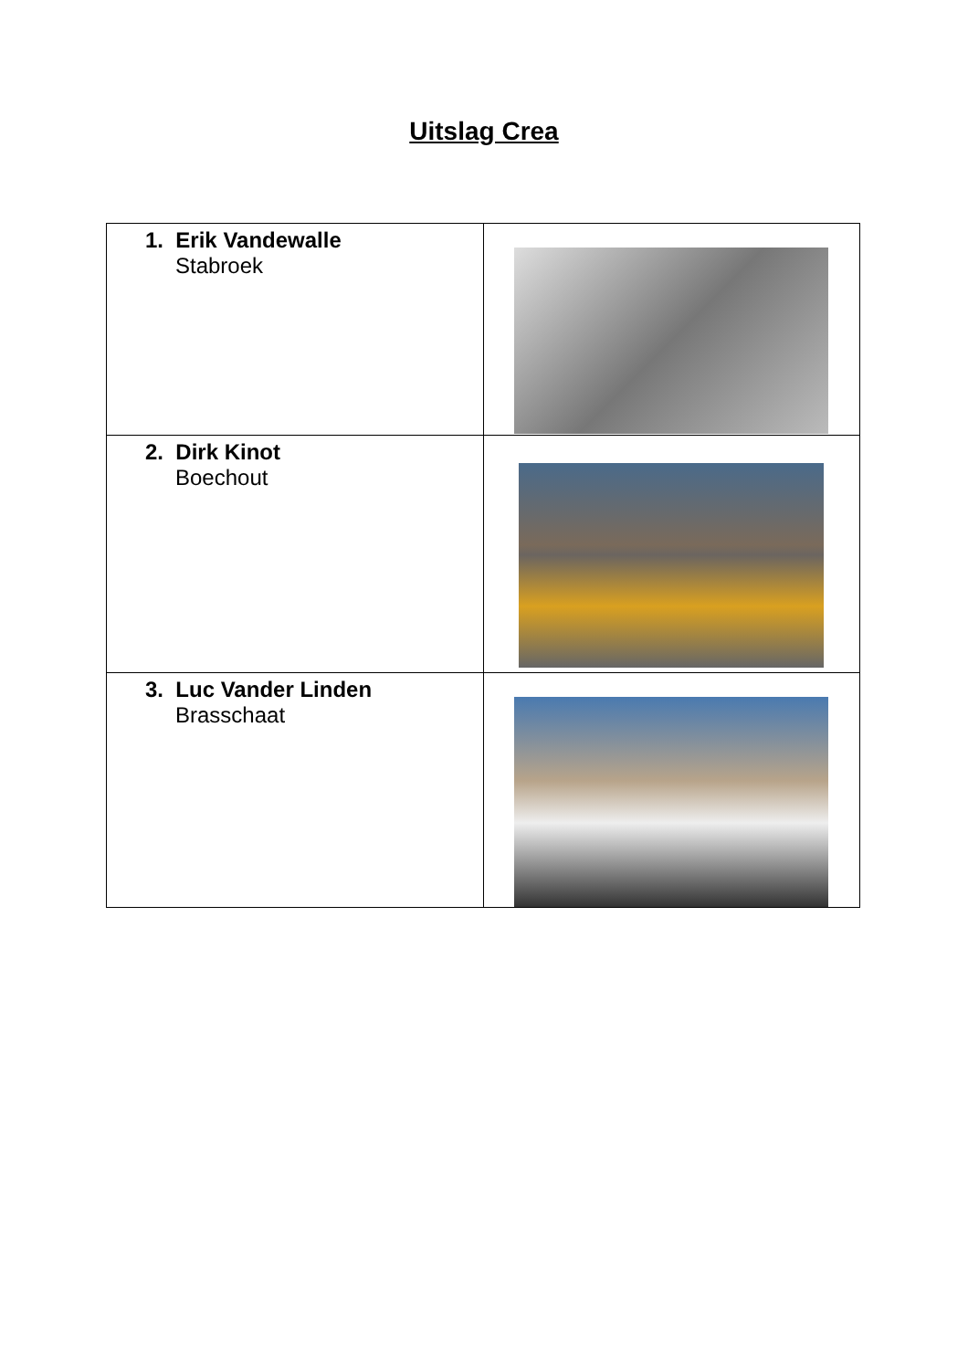Uitslag Crea
| 1. Erik Vandewalle Stabroek | |
| 2. Dirk Kinot Boechout | |
| 3. Luc Vander Linden Brasschaat | |